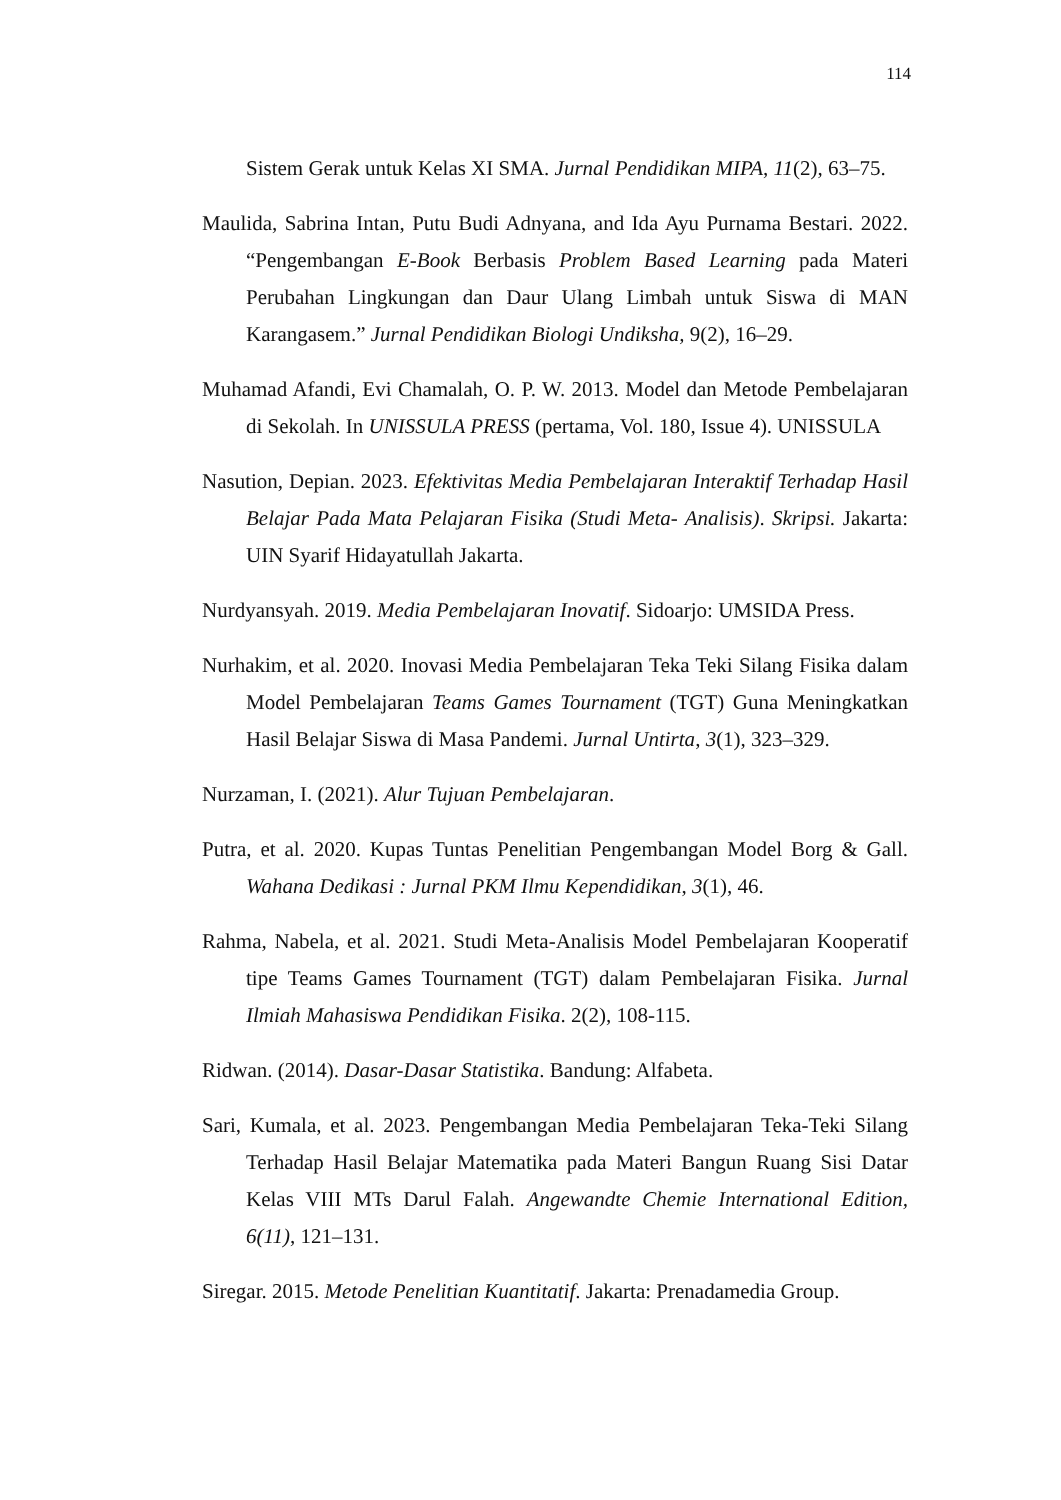114
Sistem Gerak untuk Kelas XI SMA. Jurnal Pendidikan MIPA, 11(2), 63–75.
Maulida, Sabrina Intan, Putu Budi Adnyana, and Ida Ayu Purnama Bestari. 2022. “Pengembangan E-Book Berbasis Problem Based Learning pada Materi Perubahan Lingkungan dan Daur Ulang Limbah untuk Siswa di MAN Karangasem.” Jurnal Pendidikan Biologi Undiksha, 9(2), 16–29.
Muhamad Afandi, Evi Chamalah, O. P. W. 2013. Model dan Metode Pembelajaran di Sekolah. In UNISSULA PRESS (pertama, Vol. 180, Issue 4). UNISSULA
Nasution, Depian. 2023. Efektivitas Media Pembelajaran Interaktif Terhadap Hasil Belajar Pada Mata Pelajaran Fisika (Studi Meta- Analisis). Skripsi. Jakarta: UIN Syarif Hidayatullah Jakarta.
Nurdyansyah. 2019. Media Pembelajaran Inovatif. Sidoarjo: UMSIDA Press.
Nurhakim, et al. 2020. Inovasi Media Pembelajaran Teka Teki Silang Fisika dalam Model Pembelajaran Teams Games Tournament (TGT) Guna Meningkatkan Hasil Belajar Siswa di Masa Pandemi. Jurnal Untirta, 3(1), 323–329.
Nurzaman, I. (2021). Alur Tujuan Pembelajaran.
Putra, et al. 2020. Kupas Tuntas Penelitian Pengembangan Model Borg & Gall. Wahana Dedikasi : Jurnal PKM Ilmu Kependidikan, 3(1), 46.
Rahma, Nabela, et al. 2021. Studi Meta-Analisis Model Pembelajaran Kooperatif tipe Teams Games Tournament (TGT) dalam Pembelajaran Fisika. Jurnal Ilmiah Mahasiswa Pendidikan Fisika. 2(2), 108-115.
Ridwan. (2014). Dasar-Dasar Statistika. Bandung: Alfabeta.
Sari, Kumala, et al. 2023. Pengembangan Media Pembelajaran Teka-Teki Silang Terhadap Hasil Belajar Matematika pada Materi Bangun Ruang Sisi Datar Kelas VIII MTs Darul Falah. Angewandte Chemie International Edition, 6(11), 121–131.
Siregar. 2015. Metode Penelitian Kuantitatif. Jakarta: Prenadamedia Group.